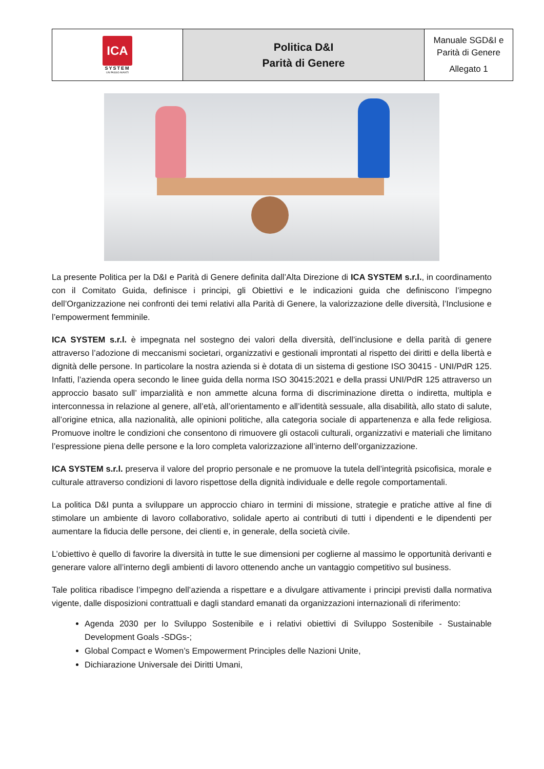| ICA SYSTEM UN PASSO AVANTI | Politica D&I Parità di Genere | Manuale SGD&I e Parità di Genere Allegato 1 |
La presente Politica per la D&I e Parità di Genere definita dall’Alta Direzione di ICA SYSTEM s.r.l., in coordinamento con il Comitato Guida, definisce i principi, gli Obiettivi e le indicazioni guida che definiscono l’impegno dell’Organizzazione nei confronti dei temi relativi alla Parità di Genere, la valorizzazione delle diversità, l’Inclusione e l’empowerment femminile.
ICA SYSTEM s.r.l. è impegnata nel sostegno dei valori della diversità, dell’inclusione e della parità di genere attraverso l’adozione di meccanismi societari, organizzativi e gestionali improntati al rispetto dei diritti e della libertà e dignità delle persone. In particolare la nostra azienda si è dotata di un sistema di gestione ISO 30415 - UNI/PdR 125. Infatti, l’azienda opera secondo le linee guida della norma ISO 30415:2021 e della prassi UNI/PdR 125 attraverso un approccio basato sull’ imparzialità e non ammette alcuna forma di discriminazione diretta o indiretta, multipla e interconnessa in relazione al genere, all’età, all’orientamento e all’identità sessuale, alla disabilità, allo stato di salute, all’origine etnica, alla nazionalità, alle opinioni politiche, alla categoria sociale di appartenenza e alla fede religiosa. Promuove inoltre le condizioni che consentono di rimuovere gli ostacoli culturali, organizzativi e materiali che limitano l’espressione piena delle persone e la loro completa valorizzazione all’interno dell’organizzazione.
ICA SYSTEM s.r.l. preserva il valore del proprio personale e ne promuove la tutela dell’integrità psicofisica, morale e culturale attraverso condizioni di lavoro rispettose della dignità individuale e delle regole comportamentali.
La politica D&I punta a sviluppare un approccio chiaro in termini di missione, strategie e pratiche attive al fine di stimolare un ambiente di lavoro collaborativo, solidale aperto ai contributi di tutti i dipendenti e le dipendenti per aumentare la fiducia delle persone, dei clienti e, in generale, della società civile.
L’obiettivo è quello di favorire la diversità in tutte le sue dimensioni per coglierne al massimo le opportunità derivanti e generare valore all’interno degli ambienti di lavoro ottenendo anche un vantaggio competitivo sul business.
Tale politica ribadisce l’impegno dell’azienda a rispettare e a divulgare attivamente i principi previsti dalla normativa vigente, dalle disposizioni contrattuali e dagli standard emanati da organizzazioni internazionali di riferimento:
Agenda 2030 per lo Sviluppo Sostenibile e i relativi obiettivi di Sviluppo Sostenibile - Sustainable Development Goals -SDGs-;
Global Compact e Women’s Empowerment Principles delle Nazioni Unite,
Dichiarazione Universale dei Diritti Umani,